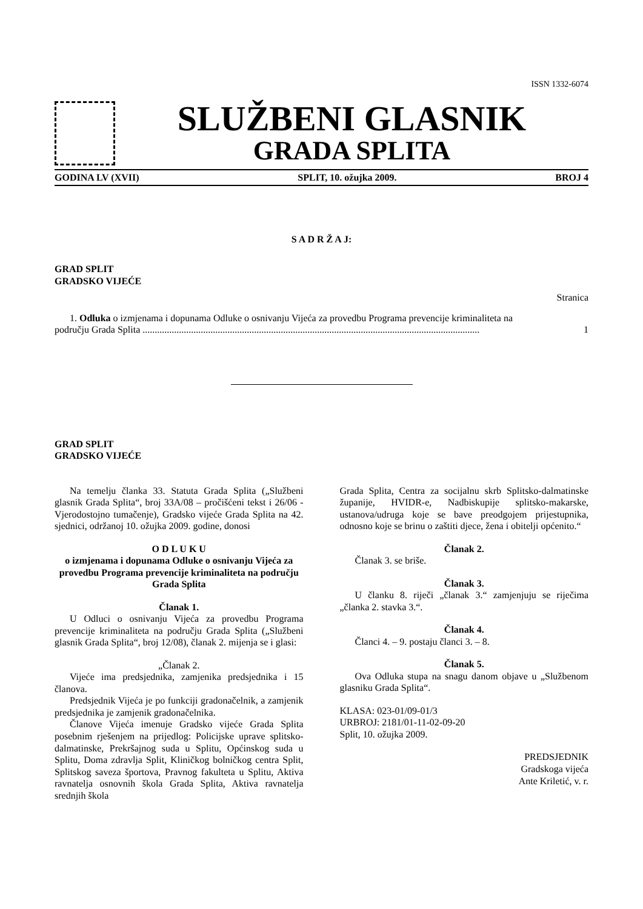ISSN 1332-6074
SLUŽBENI GLASNIK
GRADA SPLITA
GODINA LV (XVII) SPLIT, 10. ožujka 2009. BROJ 4
S A D R Ž A J:
GRAD SPLIT
GRADSKO VIJEĆE
Stranica
1. Odluka o izmjenama i dopunama Odluke o osnivanju Vijeća za provedbu Programa prevencije kriminaliteta na
području Grada Splita ........................................................................................................................................... 1
GRAD SPLIT
GRADSKO VIJEĆE
Na temelju članka 33. Statuta Grada Splita („Službeni glasnik Grada Splita“, broj 33A/08 – pročišćeni tekst i 26/06 - Vjerodostojno tumačenje), Gradsko vijeće Grada Splita na 42. sjednici, održanoj 10. ožujka 2009. godine, donosi
O D L U K U
o izmjenama i dopunama Odluke o osnivanju Vijeća za provedbu Programa prevencije kriminaliteta na području Grada Splita
Članak 1.
U Odluci o osnivanju Vijeća za provedbu Programa prevencije kriminaliteta na području Grada Splita („Službeni glasnik Grada Splita“, broj 12/08), članak 2. mijenja se i glasi:
„Članak 2.
Vijeće ima predsjednika, zamjenika predsjednika i 15 članova.
Predsjednik Vijeća je po funkciji gradonačelnik, a zamjenik predsjednika je zamjenik gradonačelnika.
Članove Vijeća imenuje Gradsko vijeće Grada Splita posebnim rješenjem na prijedlog: Policijske uprave splitsko-dalmatinske, Prekršajnog suda u Splitu, Općinskog suda u Splitu, Doma zdravlja Split, Kliničkog bolničkog centra Split, Splitskog saveza športova, Pravnog fakulteta u Splitu, Aktiva ravnatelja osnovnih škola Grada Splita, Aktiva ravnatelja srednjih škola
Grada Splita, Centra za socijalnu skrb Splitsko-dalmatinske županije, HVIDR-e, Nadbiskupije splitsko-makarske, ustanova/udruga koje se bave preodgojem prijestupnika, odnosno koje se brinu o zaštiti djece, žena i obitelji općenito.“
Članak 2.
Članak 3. se briše.
Članak 3.
U članku 8. riječi „članak 3.“ zamjenjuju se riječima „članka 2. stavka 3.“.
Članak 4.
Članci 4. – 9. postaju članci 3. – 8.
Članak 5.
Ova Odluka stupa na snagu danom objave u „Službenom glasniku Grada Splita“.
KLASA: 023-01/09-01/3
URBROJ: 2181/01-11-02-09-20
Split, 10. ožujka 2009.
PREDSJEDNIK
Gradskoga vijeća
Ante Kriletić, v. r.